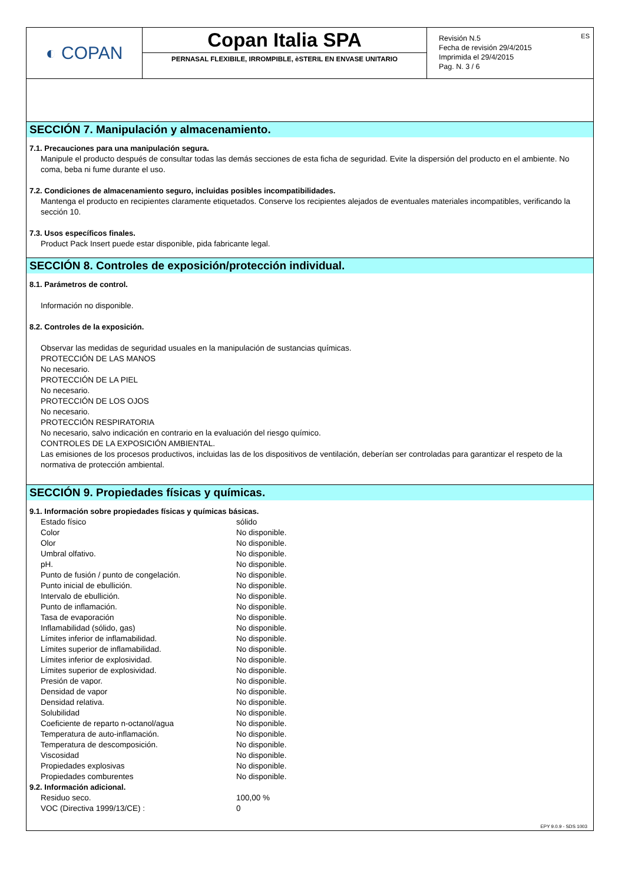◐ COPAN
Copan Italia SPA
PERNASAL FLEXIBILE, IRROMPIBLE, èSTERIL EN ENVASE UNITARIO
ES Revisión N.5
Fecha de revisión 29/4/2015
Imprimida el 29/4/2015
Pag. N. 3 / 6
SECCIÓN 7. Manipulación y almacenamiento.
7.1. Precauciones para una manipulación segura.
Manipule el producto después de consultar todas las demás secciones de esta ficha de seguridad. Evite la dispersión del producto en el ambiente. No coma, beba ni fume durante el uso.
7.2. Condiciones de almacenamiento seguro, incluidas posibles incompatibilidades.
Mantenga el producto en recipientes claramente etiquetados. Conserve los recipientes alejados de eventuales materiales incompatibles, verificando la sección 10.
7.3. Usos específicos finales.
Product Pack Insert puede estar disponible, pida fabricante legal.
SECCIÓN 8. Controles de exposición/protección individual.
8.1. Parámetros de control.
Información no disponible.
8.2. Controles de la exposición.
Observar las medidas de seguridad usuales en la manipulación de sustancias químicas.
PROTECCIÓN DE LAS MANOS
No necesario.
PROTECCIÓN DE LA PIEL
No necesario.
PROTECCIÓN DE LOS OJOS
No necesario.
PROTECCIÓN RESPIRATORIA
No necesario, salvo indicación en contrario en la evaluación del riesgo químico.
CONTROLES DE LA EXPOSICIÓN AMBIENTAL.
Las emisiones de los procesos productivos, incluidas las de los dispositivos de ventilación, deberían ser controladas para garantizar el respeto de la normativa de protección ambiental.
SECCIÓN 9. Propiedades físicas y químicas.
9.1. Información sobre propiedades físicas y químicas básicas.
| Estado físico | sólido |
| Color | No disponible. |
| Olor | No disponible. |
| Umbral olfativo. | No disponible. |
| pH. | No disponible. |
| Punto de fusión / punto de congelación. | No disponible. |
| Punto inicial de ebullición. | No disponible. |
| Intervalo de ebullición. | No disponible. |
| Punto de inflamación. | No disponible. |
| Tasa de evaporación | No disponible. |
| Inflamabilidad (sólido, gas) | No disponible. |
| Límites inferior de inflamabilidad. | No disponible. |
| Límites superior de inflamabilidad. | No disponible. |
| Límites inferior de explosividad. | No disponible. |
| Límites superior de explosividad. | No disponible. |
| Presión de vapor. | No disponible. |
| Densidad de vapor | No disponible. |
| Densidad relativa. | No disponible. |
| Solubilidad | No disponible. |
| Coeficiente de reparto n-octanol/agua | No disponible. |
| Temperatura de auto-inflamación. | No disponible. |
| Temperatura de descomposición. | No disponible. |
| Viscosidad | No disponible. |
| Propiedades explosivas | No disponible. |
| Propiedades comburentes | No disponible. |
9.2. Información adicional.
| Residuo seco. | 100,00 % |
| VOC (Directiva 1999/13/CE) : | 0 |
EPY 9.0.9 - SDS 1003